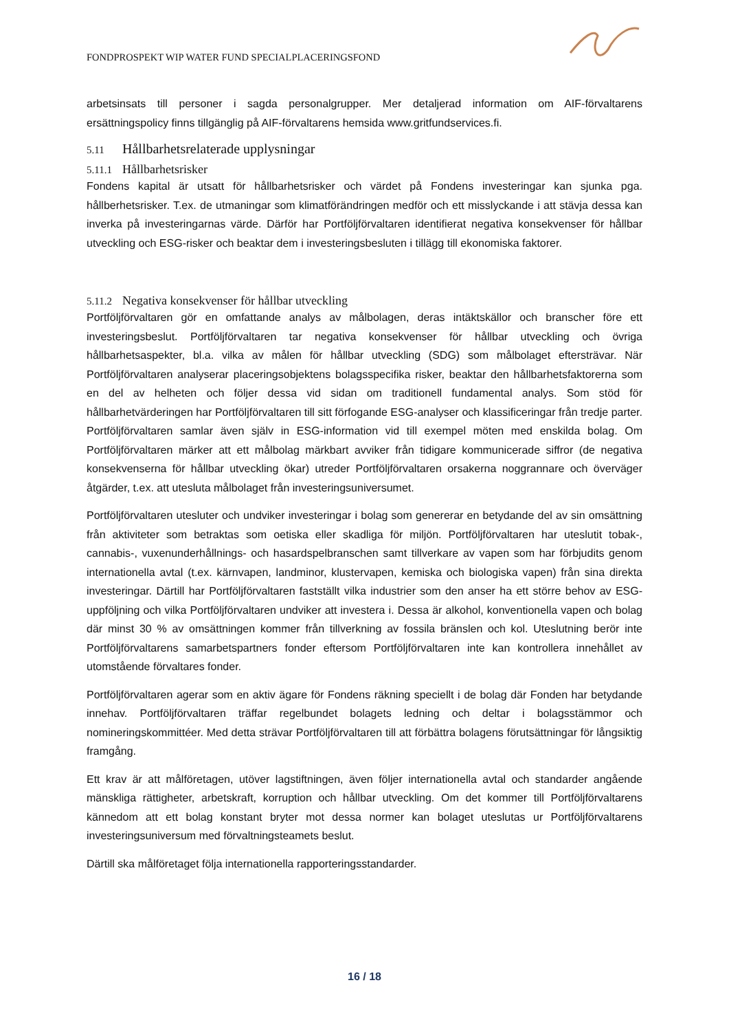FONDPROSPEKT WIP WATER FUND SPECIALPLACERINGSFOND
arbetsinsats till personer i sagda personalgrupper. Mer detaljerad information om AIF-förvaltarens ersättningspolicy finns tillgänglig på AIF-förvaltarens hemsida www.gritfundservices.fi.
5.11 Hållbarhetsrelaterade upplysningar
5.11.1 Hållbarhetsrisker
Fondens kapital är utsatt för hållbarhetsrisker och värdet på Fondens investeringar kan sjunka pga. hållberhetsrisker. T.ex. de utmaningar som klimatförändringen medför och ett misslyckande i att stävja dessa kan inverka på investeringarnas värde. Därför har Portföljförvaltaren identifierat negativa konsekvenser för hållbar utveckling och ESG-risker och beaktar dem i investeringsbesluten i tillägg till ekonomiska faktorer.
5.11.2 Negativa konsekvenser för hållbar utveckling
Portföljförvaltaren gör en omfattande analys av målbolagen, deras intäktskällor och branscher före ett investeringsbeslut. Portföljförvaltaren tar negativa konsekvenser för hållbar utveckling och övriga hållbarhetsaspekter, bl.a. vilka av målen för hållbar utveckling (SDG) som målbolaget eftersträvar. När Portföljförvaltaren analyserar placeringsobjektens bolagsspecifika risker, beaktar den hållbarhetsfaktorerna som en del av helheten och följer dessa vid sidan om traditionell fundamental analys. Som stöd för hållbarhetvärderingen har Portföljförvaltaren till sitt förfogande ESG-analyser och klassificeringar från tredje parter. Portföljförvaltaren samlar även själv in ESG-information vid till exempel möten med enskilda bolag. Om Portföljförvaltaren märker att ett målbolag märkbart avviker från tidigare kommunicerade siffror (de negativa konsekvenserna för hållbar utveckling ökar) utreder Portföljförvaltaren orsakerna noggrannare och överväger åtgärder, t.ex. att utesluta målbolaget från investeringsuniversumet.
Portföljförvaltaren utesluter och undviker investeringar i bolag som genererar en betydande del av sin omsättning från aktiviteter som betraktas som oetiska eller skadliga för miljön. Portföljförvaltaren har uteslutit tobak-, cannabis-, vuxenunderhållnings- och hasardspelbranschen samt tillverkare av vapen som har förbjudits genom internationella avtal (t.ex. kärnvapen, landminor, klustervapen, kemiska och biologiska vapen) från sina direkta investeringar. Därtill har Portföljförvaltaren fastställt vilka industrier som den anser ha ett större behov av ESG-uppföljning och vilka Portföljförvaltaren undviker att investera i. Dessa är alkohol, konventionella vapen och bolag där minst 30 % av omsättningen kommer från tillverkning av fossila bränslen och kol. Uteslutning berör inte Portföljförvaltarens samarbetspartners fonder eftersom Portföljförvaltaren inte kan kontrollera innehållet av utomstående förvaltares fonder.
Portföljförvaltaren agerar som en aktiv ägare för Fondens räkning speciellt i de bolag där Fonden har betydande innehav. Portföljförvaltaren träffar regelbundet bolagets ledning och deltar i bolagsstämmor och nomineringskommittéer. Med detta strävar Portföljförvaltaren till att förbättra bolagens förutsättningar för långsiktig framgång.
Ett krav är att målföretagen, utöver lagstiftningen, även följer internationella avtal och standarder angående mänskliga rättigheter, arbetskraft, korruption och hållbar utveckling. Om det kommer till Portföljförvaltarens kännedom att ett bolag konstant bryter mot dessa normer kan bolaget uteslutas ur Portföljförvaltarens investeringsuniversum med förvaltningsteamets beslut.
Därtill ska målföretaget följa internationella rapporteringsstandarder.
16 / 18